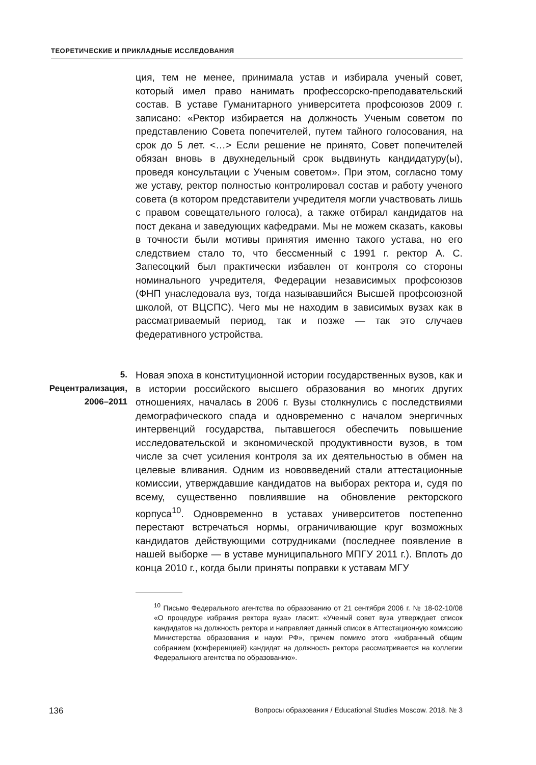ТЕОРЕТИЧЕСКИЕ И ПРИКЛАДНЫЕ ИССЛЕДОВАНИЯ
ция, тем не менее, принимала устав и избирала ученый совет, который имел право нанимать профессорско-преподавательский состав. В уставе Гуманитарного университета профсоюзов 2009 г. записано: «Ректор избирается на должность Ученым советом по представлению Совета попечителей, путем тайного голосования, на срок до 5 лет. <…> Если решение не принято, Совет попечителей обязан вновь в двухнедельный срок выдвинуть кандидатуру(ы), проведя консультации с Ученым советом». При этом, согласно тому же уставу, ректор полностью контролировал состав и работу ученого совета (в котором представители учредителя могли участвовать лишь с правом совещательного голоса), а также отбирал кандидатов на пост декана и заведующих кафедрами. Мы не можем сказать, каковы в точности были мотивы принятия именно такого устава, но его следствием стало то, что бессменный с 1991 г. ректор А. С. Запесоцкий был практически избавлен от контроля со стороны номинального учредителя, Федерации независимых профсоюзов (ФНП унаследовала вуз, тогда называвшийся Высшей профсоюзной школой, от ВЦСПС). Чего мы не находим в зависимых вузах как в рассматриваемый период, так и позже — так это случаев федеративного устройства.
5. Рецентрализация, 2006–2011
Новая эпоха в конституционной истории государственных вузов, как и в истории российского высшего образования во многих других отношениях, началась в 2006 г. Вузы столкнулись с последствиями демографического спада и одновременно с началом энергичных интервенций государства, пытавшегося обеспечить повышение исследовательской и экономической продуктивности вузов, в том числе за счет усиления контроля за их деятельностью в обмен на целевые вливания. Одним из нововведений стали аттестационные комиссии, утверждавшие кандидатов на выборах ректора и, судя по всему, существенно повлиявшие на обновление ректорского корпуса<sup>10</sup>. Одновременно в уставах университетов постепенно перестают встречаться нормы, ограничивающие круг возможных кандидатов действующими сотрудниками (последнее появление в нашей выборке — в уставе муниципального МПГУ 2011 г.). Вплоть до конца 2010 г., когда были приняты поправки к уставам МГУ
<sup>10</sup> Письмо Федерального агентства по образованию от 21 сентября 2006 г. № 18-02-10/08 «О процедуре избрания ректора вуза» гласит: «Ученый совет вуза утверждает список кандидатов на должность ректора и направляет данный список в Аттестационную комиссию Министерства образования и науки РФ», причем помимо этого «избранный общим собранием (конференцией) кандидат на должность ректора рассматривается на коллегии Федерального агентства по образованию».
136 Вопросы образования / Educational Studies Moscow. 2018. № 3